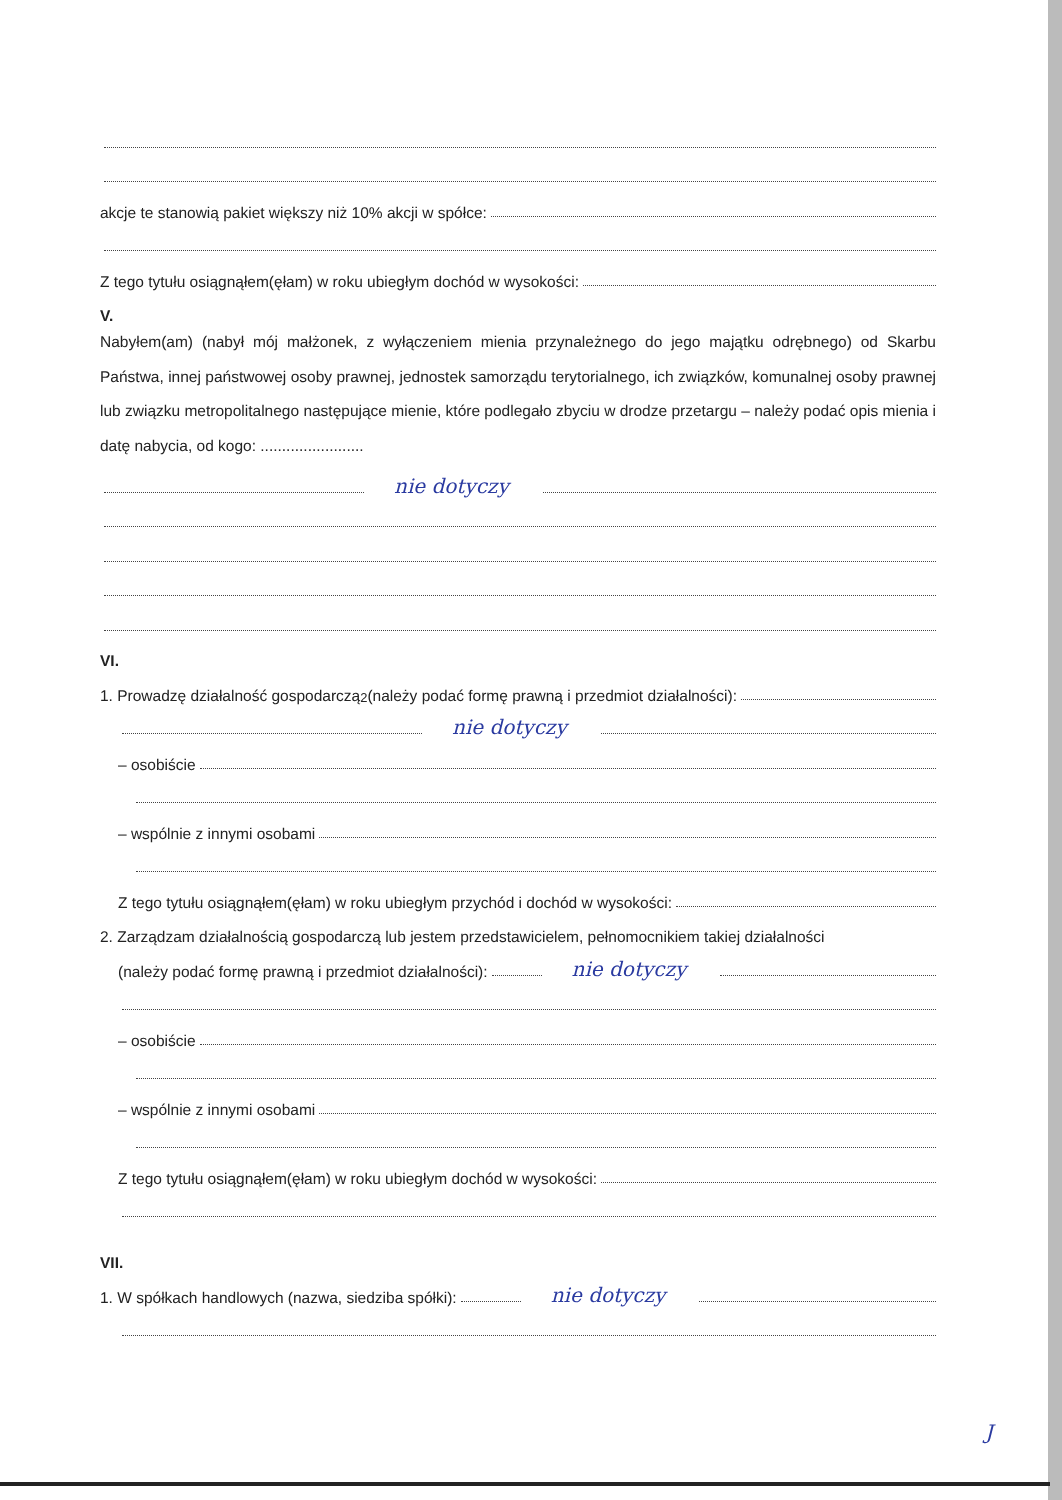akcje te stanowią pakiet większy niż 10% akcji w spółce:
Z tego tytułu osiągnąłem(ęłam) w roku ubiegłym dochód w wysokości:
V.
Nabyłem(am) (nabył mój małżonek, z wyłączeniem mienia przynależnego do jego majątku odrębnego) od Skarbu Państwa, innej państwowej osoby prawnej, jednostek samorządu terytorialnego, ich związków, komunalnej osoby prawnej lub związku metropolitalnego następujące mienie, które podlegało zbyciu w drodze przetargu – należy podać opis mienia i datę nabycia, od kogo: ........................
nie dotyczy
VI.
1. Prowadzę działalność gospodarczą<sup>2</sup> (należy podać formę prawną i przedmiot działalności):
nie dotyczy
– osobiście
– wspólnie z innymi osobami
Z tego tytułu osiągnąłem(ęłam) w roku ubiegłym przychód i dochód w wysokości:
2. Zarządzam działalnością gospodarczą lub jestem przedstawicielem, pełnomocnikiem takiej działalności
(należy podać formę prawną i przedmiot działalności): nie dotyczy
– osobiście
– wspólnie z innymi osobami
Z tego tytułu osiągnąłem(ęłam) w roku ubiegłym dochód w wysokości:
VII.
1. W spółkach handlowych (nazwa, siedziba spółki): nie dotyczy
J